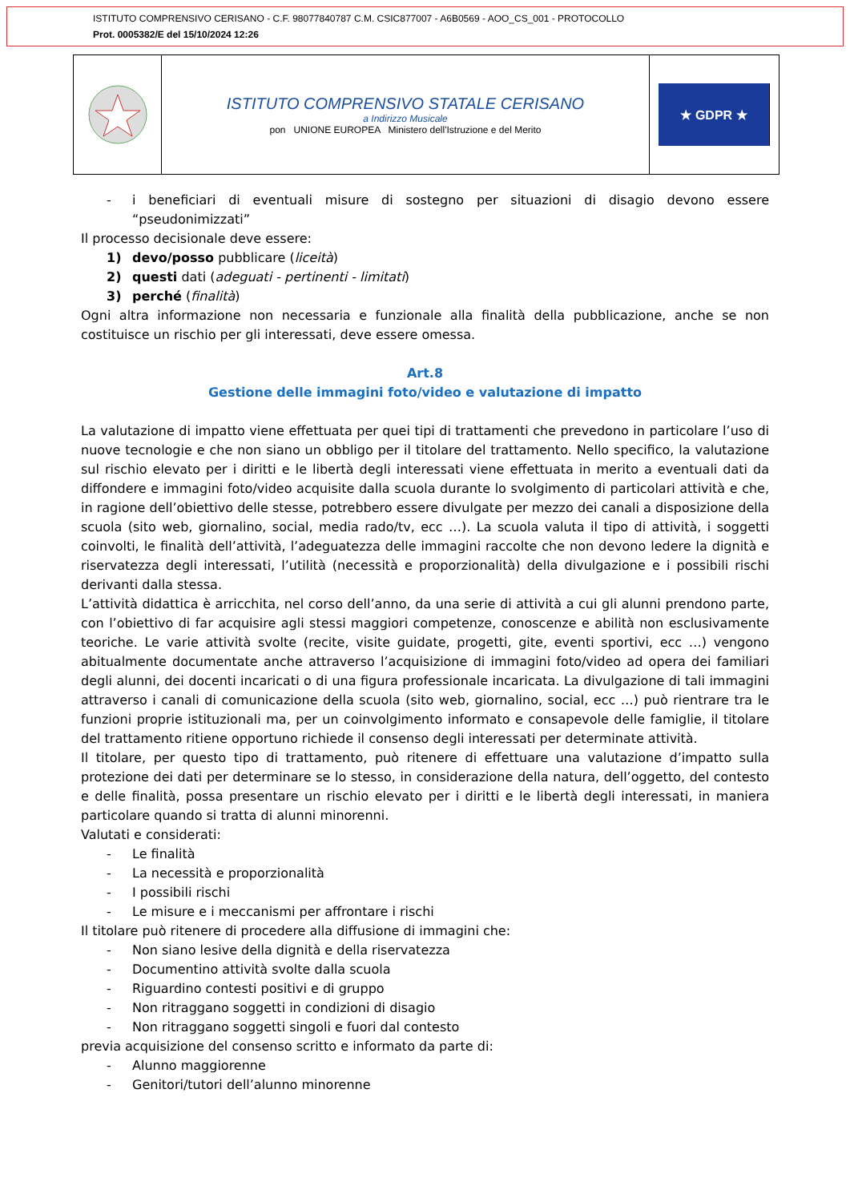ISTITUTO COMPRENSIVO CERISANO - C.F. 98077840787 C.M. CSIC877007 - A6B0569 - AOO_CS_001 - PROTOCOLLO
Prot. 0005382/E del 15/10/2024 12:26
ISTITUTO COMPRENSIVO STATALE CERISANO
a Indirizzo Musicale
pon UNIONE EUROPEA Ministero dell'Istruzione e del Merito
★ GDPR ★
- i beneficiari di eventuali misure di sostegno per situazioni di disagio devono essere “pseudonimizzati”
Il processo decisionale deve essere:
1) devo/posso pubblicare (liceità)
2) questi dati (adeguati - pertinenti - limitati)
3) perché (finalità)
Ogni altra informazione non necessaria e funzionale alla finalità della pubblicazione, anche se non costituisce un rischio per gli interessati, deve essere omessa.
Art.8
Gestione delle immagini foto/video e valutazione di impatto
La valutazione di impatto viene effettuata per quei tipi di trattamenti che prevedono in particolare l’uso di nuove tecnologie e che non siano un obbligo per il titolare del trattamento. Nello specifico, la valutazione sul rischio elevato per i diritti e le libertà degli interessati viene effettuata in merito a eventuali dati da diffondere e immagini foto/video acquisite dalla scuola durante lo svolgimento di particolari attività e che, in ragione dell’obiettivo delle stesse, potrebbero essere divulgate per mezzo dei canali a disposizione della scuola (sito web, giornalino, social, media rado/tv, ecc …). La scuola valuta il tipo di attività, i soggetti coinvolti, le finalità dell’attività, l’adeguatezza delle immagini raccolte che non devono ledere la dignità e riservatezza degli interessati, l’utilità (necessità e proporzionalità) della divulgazione e i possibili rischi derivanti dalla stessa.
L’attività didattica è arricchita, nel corso dell’anno, da una serie di attività a cui gli alunni prendono parte, con l’obiettivo di far acquisire agli stessi maggiori competenze, conoscenze e abilità non esclusivamente teoriche. Le varie attività svolte (recite, visite guidate, progetti, gite, eventi sportivi, ecc …) vengono abitualmente documentate anche attraverso l’acquisizione di immagini foto/video ad opera dei familiari degli alunni, dei docenti incaricati o di una figura professionale incaricata. La divulgazione di tali immagini attraverso i canali di comunicazione della scuola (sito web, giornalino, social, ecc …) può rientrare tra le funzioni proprie istituzionali ma, per un coinvolgimento informato e consapevole delle famiglie, il titolare del trattamento ritiene opportuno richiede il consenso degli interessati per determinate attività.
Il titolare, per questo tipo di trattamento, può ritenere di effettuare una valutazione d’impatto sulla protezione dei dati per determinare se lo stesso, in considerazione della natura, dell’oggetto, del contesto e delle finalità, possa presentare un rischio elevato per i diritti e le libertà degli interessati, in maniera particolare quando si tratta di alunni minorenni.
Valutati e considerati:
- Le finalità
- La necessità e proporzionalità
- I possibili rischi
- Le misure e i meccanismi per affrontare i rischi
Il titolare può ritenere di procedere alla diffusione di immagini che:
- Non siano lesive della dignità e della riservatezza
- Documentino attività svolte dalla scuola
- Riguardino contesti positivi e di gruppo
- Non ritraggano soggetti in condizioni di disagio
- Non ritraggano soggetti singoli e fuori dal contesto
previa acquisizione del consenso scritto e informato da parte di:
- Alunno maggiorenne
- Genitori/tutori dell’alunno minorenne